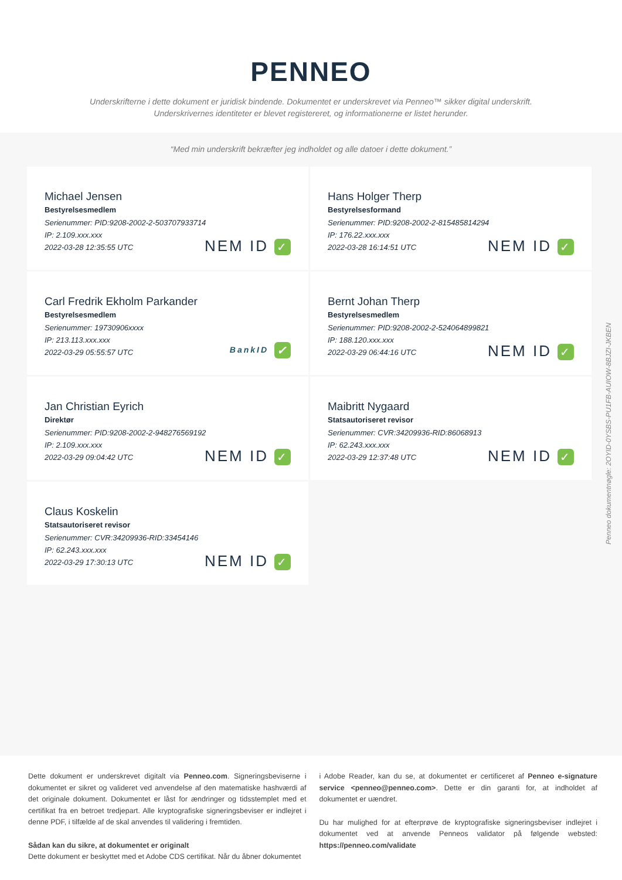PENNEO
Underskrifterne i dette dokument er juridisk bindende. Dokumentet er underskrevet via Penneo™ sikker digital underskrift.
Underskrivernes identiteter er blevet registereret, og informationerne er listet herunder.
“Med min underskrift bekræfter jeg indholdet og alle datoer i dette dokument.”
Michael Jensen
Bestyrelsesmedlem
Serienummer: PID:9208-2002-2-503707933714
IP: 2.109.xxx.xxx
2022-03-28 12:35:55 UTC
NEM ID ✓
Hans Holger Therp
Bestyrelsesformand
Serienummer: PID:9208-2002-2-815485814294
IP: 176.22.xxx.xxx
2022-03-28 16:14:51 UTC
NEM ID ✓
Carl Fredrik Ekholm Parkander
Bestyrelsesmedlem
Serienummer: 19730906xxxx
IP: 213.113.xxx.xxx
2022-03-29 05:55:57 UTC
BankID ✓
Bernt Johan Therp
Bestyrelsesmedlem
Serienummer: PID:9208-2002-2-524064899821
IP: 188.120.xxx.xxx
2022-03-29 06:44:16 UTC
NEM ID ✓
Jan Christian Eyrich
Direktør
Serienummer: PID:9208-2002-2-948276569192
IP: 2.109.xxx.xxx
2022-03-29 09:04:42 UTC
NEM ID ✓
Maibritt Nygaard
Statsautoriseret revisor
Serienummer: CVR:34209936-RID:86068913
IP: 62.243.xxx.xxx
2022-03-29 12:37:48 UTC
NEM ID ✓
Claus Koskelin
Statsautoriseret revisor
Serienummer: CVR:34209936-RID:33454146
IP: 62.243.xxx.xxx
2022-03-29 17:30:13 UTC
NEM ID ✓
Penneo dokumentnøgle: 2OYID-0YSBS-PU1FB-AUIOW-8BJZI-JKBEN
Dette dokument er underskrevet digitalt via Penneo.com. Signeringsbeviserne i dokumentet er sikret og valideret ved anvendelse af den matematiske hashværdi af det originale dokument. Dokumentet er låst for ændringer og tidsstemplet med et certifikat fra en betroet tredjepart. Alle kryptografiske signeringsbeviser er indlejret i denne PDF, i tilfælde af de skal anvendes til validering i fremtiden.
Sådan kan du sikre, at dokumentet er originalt
Dette dokument er beskyttet med et Adobe CDS certifikat. Når du åbner dokumentet
i Adobe Reader, kan du se, at dokumentet er certificeret af Penneo e-signature service <penneo@penneo.com>. Dette er din garanti for, at indholdet af dokumentet er uændret.
Du har mulighed for at efterprøve de kryptografiske signeringsbeviser indlejret i dokumentet ved at anvende Penneos validator på følgende websted: https://penneo.com/validate